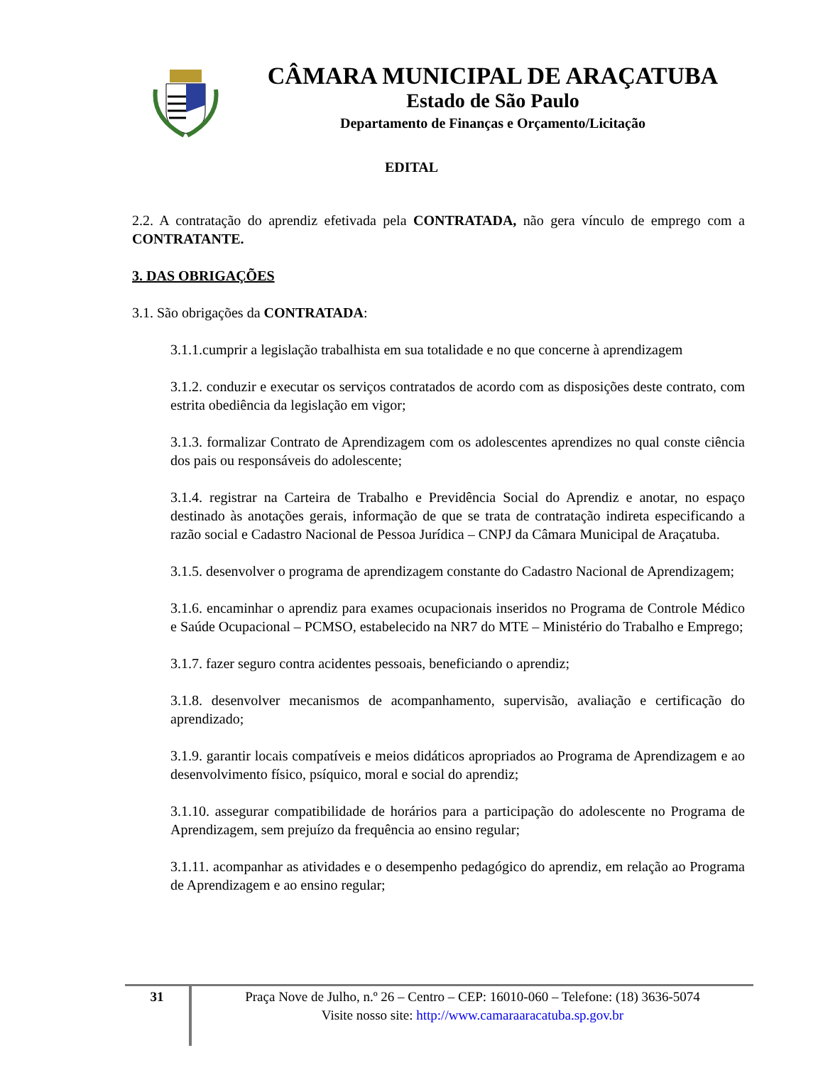CÂMARA MUNICIPAL DE ARAÇATUBA
Estado de São Paulo
Departamento de Finanças e Orçamento/Licitação
EDITAL
2.2. A contratação do aprendiz efetivada pela CONTRATADA, não gera vínculo de emprego com a CONTRATANTE.
3. DAS OBRIGAÇÕES
3.1. São obrigações da CONTRATADA:
3.1.1.cumprir a legislação trabalhista em sua totalidade e no que concerne à aprendizagem
3.1.2. conduzir e executar os serviços contratados de acordo com as disposições deste contrato, com estrita obediência da legislação em vigor;
3.1.3. formalizar Contrato de Aprendizagem com os adolescentes aprendizes no qual conste ciência dos pais ou responsáveis do adolescente;
3.1.4. registrar na Carteira de Trabalho e Previdência Social do Aprendiz e anotar, no espaço destinado às anotações gerais, informação de que se trata de contratação indireta especificando a razão social e Cadastro Nacional de Pessoa Jurídica – CNPJ da Câmara Municipal de Araçatuba.
3.1.5. desenvolver o programa de aprendizagem constante do Cadastro Nacional de Aprendizagem;
3.1.6. encaminhar o aprendiz para exames ocupacionais inseridos no Programa de Controle Médico e Saúde Ocupacional – PCMSO, estabelecido na NR7 do MTE – Ministério do Trabalho e Emprego;
3.1.7. fazer seguro contra acidentes pessoais, beneficiando o aprendiz;
3.1.8. desenvolver mecanismos de acompanhamento, supervisão, avaliação e certificação do aprendizado;
3.1.9. garantir locais compatíveis e meios didáticos apropriados ao Programa de Aprendizagem e ao desenvolvimento físico, psíquico, moral e social do aprendiz;
3.1.10. assegurar compatibilidade de horários para a participação do adolescente no Programa de Aprendizagem, sem prejuízo da frequência ao ensino regular;
3.1.11. acompanhar as atividades e o desempenho pedagógico do aprendiz, em relação ao Programa de Aprendizagem e ao ensino regular;
31
Praça Nove de Julho, n.º 26 – Centro – CEP: 16010-060 – Telefone: (18) 3636-5074
Visite nosso site: http://www.camaraaracatuba.sp.gov.br